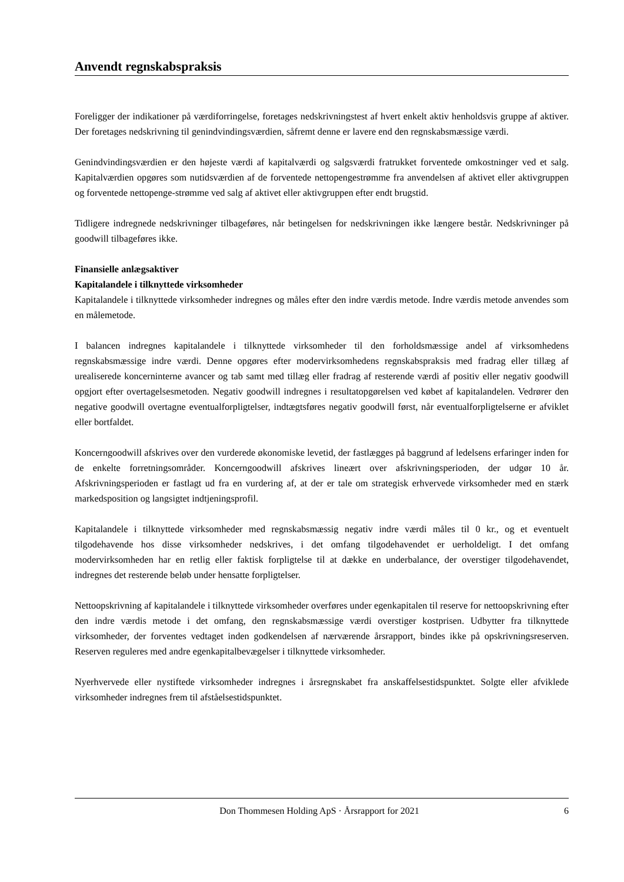Anvendt regnskabspraksis
Foreligger der indikationer på værdiforringelse, foretages nedskrivningstest af hvert enkelt aktiv henholdsvis gruppe af aktiver. Der foretages nedskrivning til genindvindingsværdien, såfremt denne er lavere end den regnskabsmæssige værdi.
Genindvindingsværdien er den højeste værdi af kapitalværdi og salgsværdi fratrukket forventede omkostninger ved et salg. Kapitalværdien opgøres som nutidsværdien af de forventede nettopengestrømme fra anvendelsen af aktivet eller aktivgruppen og forventede nettopenge-strømme ved salg af aktivet eller aktivgruppen efter endt brugstid.
Tidligere indregnede nedskrivninger tilbageføres, når betingelsen for nedskrivningen ikke længere består. Nedskrivninger på goodwill tilbageføres ikke.
Finansielle anlægsaktiver
Kapitalandele i tilknyttede virksomheder
Kapitalandele i tilknyttede virksomheder indregnes og måles efter den indre værdis metode. Indre værdis metode anvendes som en målemetode.
I balancen indregnes kapitalandele i tilknyttede virksomheder til den forholdsmæssige andel af virksomhedens regnskabsmæssige indre værdi. Denne opgøres efter modervirksomhedens regnskabspraksis med fradrag eller tillæg af urealiserede koncerninterne avancer og tab samt med tillæg eller fradrag af resterende værdi af positiv eller negativ goodwill opgjort efter overtagelsesmetoden. Negativ goodwill indregnes i resultatopgørelsen ved købet af kapitalandelen. Vedrører den negative goodwill overtagne eventualforpligtelser, indtægtsføres negativ goodwill først, når eventualforpligtelserne er afviklet eller bortfaldet.
Koncerngoodwill afskrives over den vurderede økonomiske levetid, der fastlægges på baggrund af ledelsens erfaringer inden for de enkelte forretningsområder. Koncerngoodwill afskrives lineært over afskrivningsperioden, der udgør 10 år. Afskrivningsperioden er fastlagt ud fra en vurdering af, at der er tale om strategisk erhvervede virksomheder med en stærk markedsposition og langsigtet indtjeningsprofil.
Kapitalandele i tilknyttede virksomheder med regnskabsmæssig negativ indre værdi måles til 0 kr., og et eventuelt tilgodehavende hos disse virksomheder nedskrives, i det omfang tilgodehavendet er uerholdeligt. I det omfang modervirksomheden har en retlig eller faktisk forpligtelse til at dække en underbalance, der overstiger tilgodehavendet, indregnes det resterende beløb under hensatte forpligtelser.
Nettoopskrivning af kapitalandele i tilknyttede virksomheder overføres under egenkapitalen til reserve for nettoopskrivning efter den indre værdis metode i det omfang, den regnskabsmæssige værdi overstiger kostprisen. Udbytter fra tilknyttede virksomheder, der forventes vedtaget inden godkendelsen af nærværende årsrapport, bindes ikke på opskrivningsreserven. Reserven reguleres med andre egenkapitalbevægelser i tilknyttede virksomheder.
Nyerhvervede eller nystiftede virksomheder indregnes i årsregnskabet fra anskaffelsestidspunktet. Solgte eller afviklede virksomheder indregnes frem til afståelsestidspunktet.
Don Thommesen Holding ApS · Årsrapport for 2021 6